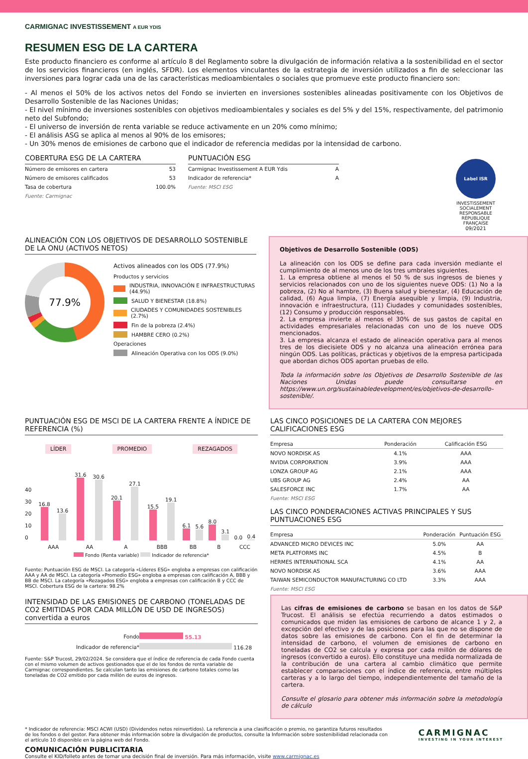CARMIGNAC INVESTISSEMENT A EUR YDIS
RESUMEN ESG DE LA CARTERA
Este producto financiero es conforme al artículo 8 del Reglamento sobre la divulgación de información relativa a la sostenibilidad en el sector de los servicios financieros (en inglés, SFDR). Los elementos vinculantes de la estrategia de inversión utilizados a fin de seleccionar las inversiones para lograr cada una de las características medioambientales o sociales que promueve este producto financiero son:
- Al menos el 50% de los activos netos del Fondo se invierten en inversiones sostenibles alineadas positivamente con los Objetivos de Desarrollo Sostenible de las Naciones Unidas;
- El nivel mínimo de inversiones sostenibles con objetivos medioambientales y sociales es del 5% y del 15%, respectivamente, del patrimonio neto del Subfondo;
- El universo de inversión de renta variable se reduce activamente en un 20% como mínimo;
- El análisis ASG se aplica al menos al 90% de los emisores;
- Un 30% menos de emisiones de carbono que el indicador de referencia medidas por la intensidad de carbono.
COBERTURA ESG DE LA CARTERA
| Número de emisores en cartera | 53 |
| Número de emisores calificados | 53 |
| Tasa de cobertura | 100.0% |
Fuente: Carmignac
PUNTUACIÓN ESG
| Carmignac Investissement A EUR Ydis | A |
| Indicador de referencia* | A |
Fuente: MSCI ESG
Label ISR
INVESTISSEMENT SOCIALEMENT RESPONSABLE
RÉPUBLIQUE FRANÇAISE
09/2021
ALINEACIÓN CON LOS OBJETIVOS DE DESARROLLO SOSTENIBLE DE LA ONU (ACTIVOS NETOS)
77.9%
Activos alineados con los ODS (77.9%)
Productos y servicios
INDUSTRIA, INNOVACIÓN E INFRAESTRUCTURAS (44.9%)
SALUD Y BIENESTAR (18.8%)
CIUDADES Y COMUNIDADES SOSTENIBLES (2.7%)
Fin de la pobreza (2.4%)
HAMBRE CERO (0.2%)
Operaciones
Alineación Operativa con los ODS (9.0%)
Objetivos de Desarrollo Sostenible (ODS)
La alineación con los ODS se define para cada inversión mediante el cumplimiento de al menos uno de los tres umbrales siguientes.
1. La empresa obtiene al menos el 50 % de sus ingresos de bienes y servicios relacionados con uno de los siguientes nueve ODS: (1) No a la pobreza, (2) No al hambre, (3) Buena salud y bienestar, (4) Educación de calidad, (6) Agua limpia, (7) Energía asequible y limpia, (9) Industria, innovación e infraestructura, (11) Ciudades y comunidades sostenibles, (12) Consumo y producción responsables.
2. La empresa invierte al menos el 30% de sus gastos de capital en actividades empresariales relacionadas con uno de los nueve ODS mencionados.
3. La empresa alcanza el estado de alineación operativa para al menos tres de los diecisiete ODS y no alcanza una alineación errónea para ningún ODS. Las políticas, prácticas y objetivos de la empresa participada que abordan dichos ODS aportan pruebas de ello.
Toda la información sobre los Objetivos de Desarrollo Sostenible de las Naciones Unidas puede consultarse en https://www.un.org/sustainabledevelopment/es/objetivos-de-desarrollo-sostenible/.
PUNTUACIÓN ESG DE MSCI DE LA CARTERA FRENTE A ÍNDICE DE REFERENCIA (%)
LÍDER PROMEDIO REZAGADOS
| 40 30 20 10 0 | 16.8 | 13.6 | 31.6 | 30.6 | 20.1 | 27.1 | 15.5 | 19.1 | 6.1 | 5.6 | 8.0 | 3.1 | 0.0 | 0.4 |
| | AAA | | AA | | A | | BBB | | BB | | B | | CCC | |
Fondo (Renta variable) Indicador de referencia*
Fuente: Puntuación ESG de MSCI. La categoría «Líderes ESG» engloba a empresas con calificación AAA y AA de MSCI. La categoría «Promedio ESG» engloba a empresas con calificación A, BBB y BB de MSCI. La categoría «Rezagados ESG» engloba a empresas con calificación B y CCC de MSCI. Cobertura ESG de la cartera: 98.2%
INTENSIDAD DE LAS EMISIONES DE CARBONO (TONELADAS DE CO2 EMITIDAS POR CADA MILLÓN DE USD DE INGRESOS) convertida a euros
| Fondo | 55.13 |
| Indicador de referencia* | 116.28 |
Fuente: S&P Trucost, 29/02/2024. Se considera que el índice de referencia de cada Fondo cuenta con el mismo volumen de activos gestionados que el de los fondos de renta variable de Carmignac correspondientes. Se calculan tanto las emisiones de carbono totales como las toneladas de CO2 emitido por cada millón de euros de ingresos.
LAS CINCO POSICIONES DE LA CARTERA CON MEJORES CALIFICACIONES ESG
| Empresa | Ponderación | Calificación ESG |
| --- | --- | --- |
| NOVO NORDISK AS | 4.1% | AAA |
| NVIDIA CORPORATION | 3.9% | AAA |
| LONZA GROUP AG | 2.1% | AAA |
| UBS GROUP AG | 2.4% | AA |
| SALESFORCE INC | 1.7% | AA |
Fuente: MSCI ESG
LAS CINCO PONDERACIONES ACTIVAS PRINCIPALES Y SUS PUNTUACIONES ESG
| Empresa | Ponderación | Puntuación ESG |
| --- | --- | --- |
| ADVANCED MICRO DEVICES INC | 5.0% | AA |
| META PLATFORMS INC | 4.5% | B |
| HERMES INTERNATIONAL SCA | 4.1% | AA |
| NOVO NORDISK AS | 3.6% | AAA |
| TAIWAN SEMICONDUCTOR MANUFACTURING CO LTD | 3.3% | AAA |
Fuente: MSCI ESG
Las cifras de emisiones de carbono se basan en los datos de S&P Trucost. El análisis se efectúa recurriendo a datos estimados o comunicados que miden las emisiones de carbono de alcance 1 y 2, a excepción del efectivo y de las posiciones para las que no se dispone de datos sobre las emisiones de carbono. Con el fin de determinar la intensidad de carbono, el volumen de emisiones de carbono en toneladas de CO2 se calcula y expresa por cada millón de dólares de ingresos (convertido a euros). Ello constituye una medida normalizada de la contribución de una cartera al cambio climático que permite establecer comparaciones con el índice de referencia, entre múltiples carteras y a lo largo del tiempo, independientemente del tamaño de la cartera.
Consulte el glosario para obtener más información sobre la metodología de cálculo
* Indicador de referencia: MSCI ACWI (USD) (Dividendos netos reinvertidos). La referencia a una clasificación o premio, no garantiza futuros resultados de los fondos o del gestor. Para obtener más información sobre la divulgación de productos, consulte la Información sobre sostenibilidad relacionada con el artículo 10 disponible en la página web del Fondo.
CARMIGNAC
INVESTING IN YOUR INTEREST
COMUNICACIÓN PUBLICITARIA
Consulte el KID/folleto antes de tomar una decisión final de inversión. Para más información, visite www.carmignac.es